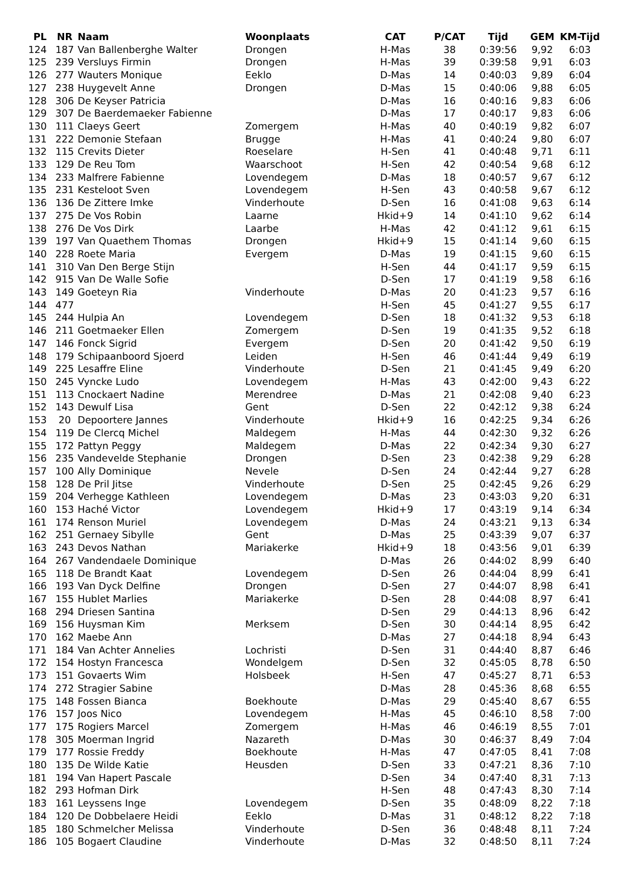| PL | NR | Naam | Woonplaats | CAT | P/CAT | Tijd | GEM | KM-Tijd |
| --- | --- | --- | --- | --- | --- | --- | --- | --- |
| 124 | 187 | Van Ballenberghe Walter | Drongen | H-Mas | 38 | 0:39:56 | 9,92 | 6:03 |
| 125 | 239 | Versluys Firmin | Drongen | H-Mas | 39 | 0:39:58 | 9,91 | 6:03 |
| 126 | 277 | Wauters Monique | Eeklo | D-Mas | 14 | 0:40:03 | 9,89 | 6:04 |
| 127 | 238 | Huygevelt Anne | Drongen | D-Mas | 15 | 0:40:06 | 9,88 | 6:05 |
| 128 | 306 | De Keyser Patricia | | D-Mas | 16 | 0:40:16 | 9,83 | 6:06 |
| 129 | 307 | De Baerdemaeker Fabienne | | D-Mas | 17 | 0:40:17 | 9,83 | 6:06 |
| 130 | 111 | Claeys Geert | Zomergem | H-Mas | 40 | 0:40:19 | 9,82 | 6:07 |
| 131 | 222 | Demonie Stefaan | Brugge | H-Mas | 41 | 0:40:24 | 9,80 | 6:07 |
| 132 | 115 | Crevits Dieter | Roeselare | H-Sen | 41 | 0:40:48 | 9,71 | 6:11 |
| 133 | 129 | De Reu Tom | Waarschoot | H-Sen | 42 | 0:40:54 | 9,68 | 6:12 |
| 134 | 233 | Malfrere Fabienne | Lovendegem | D-Mas | 18 | 0:40:57 | 9,67 | 6:12 |
| 135 | 231 | Kesteloot Sven | Lovendegem | H-Sen | 43 | 0:40:58 | 9,67 | 6:12 |
| 136 | 136 | De Zittere Imke | Vinderhoute | D-Sen | 16 | 0:41:08 | 9,63 | 6:14 |
| 137 | 275 | De Vos Robin | Laarne | Hkid+9 | 14 | 0:41:10 | 9,62 | 6:14 |
| 138 | 276 | De Vos Dirk | Laarbe | H-Mas | 42 | 0:41:12 | 9,61 | 6:15 |
| 139 | 197 | Van Quaethem Thomas | Drongen | Hkid+9 | 15 | 0:41:14 | 9,60 | 6:15 |
| 140 | 228 | Roete Maria | Evergem | D-Mas | 19 | 0:41:15 | 9,60 | 6:15 |
| 141 | 310 | Van Den Berge Stijn | | H-Sen | 44 | 0:41:17 | 9,59 | 6:15 |
| 142 | 915 | Van De Walle Sofie | | D-Sen | 17 | 0:41:19 | 9,58 | 6:16 |
| 143 | 149 | Goeteyn Ria | Vinderhoute | D-Mas | 20 | 0:41:23 | 9,57 | 6:16 |
| 144 | 477 | | | H-Sen | 45 | 0:41:27 | 9,55 | 6:17 |
| 145 | 244 | Hulpia An | Lovendegem | D-Sen | 18 | 0:41:32 | 9,53 | 6:18 |
| 146 | 211 | Goetmaeker Ellen | Zomergem | D-Sen | 19 | 0:41:35 | 9,52 | 6:18 |
| 147 | 146 | Fonck Sigrid | Evergem | D-Sen | 20 | 0:41:42 | 9,50 | 6:19 |
| 148 | 179 | Schipaanboord Sjoerd | Leiden | H-Sen | 46 | 0:41:44 | 9,49 | 6:19 |
| 149 | 225 | Lesaffre Eline | Vinderhoute | D-Sen | 21 | 0:41:45 | 9,49 | 6:20 |
| 150 | 245 | Vyncke Ludo | Lovendegem | H-Mas | 43 | 0:42:00 | 9,43 | 6:22 |
| 151 | 113 | Cnockaert Nadine | Merendree | D-Mas | 21 | 0:42:08 | 9,40 | 6:23 |
| 152 | 143 | Dewulf Lisa | Gent | D-Sen | 22 | 0:42:12 | 9,38 | 6:24 |
| 153 | 20 | Depoortere Jannes | Vinderhoute | Hkid+9 | 16 | 0:42:25 | 9,34 | 6:26 |
| 154 | 119 | De Clercq Michel | Maldegem | H-Mas | 44 | 0:42:30 | 9,32 | 6:26 |
| 155 | 172 | Pattyn Peggy | Maldegem | D-Mas | 22 | 0:42:34 | 9,30 | 6:27 |
| 156 | 235 | Vandevelde Stephanie | Drongen | D-Sen | 23 | 0:42:38 | 9,29 | 6:28 |
| 157 | 100 | Ally Dominique | Nevele | D-Sen | 24 | 0:42:44 | 9,27 | 6:28 |
| 158 | 128 | De Pril Jitse | Vinderhoute | D-Sen | 25 | 0:42:45 | 9,26 | 6:29 |
| 159 | 204 | Verhegge Kathleen | Lovendegem | D-Mas | 23 | 0:43:03 | 9,20 | 6:31 |
| 160 | 153 | Haché Victor | Lovendegem | Hkid+9 | 17 | 0:43:19 | 9,14 | 6:34 |
| 161 | 174 | Renson Muriel | Lovendegem | D-Mas | 24 | 0:43:21 | 9,13 | 6:34 |
| 162 | 251 | Gernaey Sibylle | Gent | D-Mas | 25 | 0:43:39 | 9,07 | 6:37 |
| 163 | 243 | Devos Nathan | Mariakerke | Hkid+9 | 18 | 0:43:56 | 9,01 | 6:39 |
| 164 | 267 | Vandendaele Dominique | | D-Mas | 26 | 0:44:02 | 8,99 | 6:40 |
| 165 | 118 | De Brandt Kaat | Lovendegem | D-Sen | 26 | 0:44:04 | 8,99 | 6:41 |
| 166 | 193 | Van Dyck Delfine | Drongen | D-Sen | 27 | 0:44:07 | 8,98 | 6:41 |
| 167 | 155 | Hublet Marlies | Mariakerke | D-Sen | 28 | 0:44:08 | 8,97 | 6:41 |
| 168 | 294 | Driesen Santina | | D-Sen | 29 | 0:44:13 | 8,96 | 6:42 |
| 169 | 156 | Huysman Kim | Merksem | D-Sen | 30 | 0:44:14 | 8,95 | 6:42 |
| 170 | 162 | Maebe Ann | | D-Mas | 27 | 0:44:18 | 8,94 | 6:43 |
| 171 | 184 | Van Achter Annelies | Lochristi | D-Sen | 31 | 0:44:40 | 8,87 | 6:46 |
| 172 | 154 | Hostyn Francesca | Wondelgem | D-Sen | 32 | 0:45:05 | 8,78 | 6:50 |
| 173 | 151 | Govaerts Wim | Holsbeek | H-Sen | 47 | 0:45:27 | 8,71 | 6:53 |
| 174 | 272 | Stragier Sabine | | D-Mas | 28 | 0:45:36 | 8,68 | 6:55 |
| 175 | 148 | Fossen Bianca | Boekhoute | D-Mas | 29 | 0:45:40 | 8,67 | 6:55 |
| 176 | 157 | Joos Nico | Lovendegem | H-Mas | 45 | 0:46:10 | 8,58 | 7:00 |
| 177 | 175 | Rogiers Marcel | Zomergem | H-Mas | 46 | 0:46:19 | 8,55 | 7:01 |
| 178 | 305 | Moerman Ingrid | Nazareth | D-Mas | 30 | 0:46:37 | 8,49 | 7:04 |
| 179 | 177 | Rossie Freddy | Boekhoute | H-Mas | 47 | 0:47:05 | 8,41 | 7:08 |
| 180 | 135 | De Wilde Katie | Heusden | D-Sen | 33 | 0:47:21 | 8,36 | 7:10 |
| 181 | 194 | Van Hapert Pascale | | D-Sen | 34 | 0:47:40 | 8,31 | 7:13 |
| 182 | 293 | Hofman Dirk | | H-Sen | 48 | 0:47:43 | 8,30 | 7:14 |
| 183 | 161 | Leyssens Inge | Lovendegem | D-Sen | 35 | 0:48:09 | 8,22 | 7:18 |
| 184 | 120 | De Dobbelaere Heidi | Eeklo | D-Mas | 31 | 0:48:12 | 8,22 | 7:18 |
| 185 | 180 | Schmelcher Melissa | Vinderhoute | D-Sen | 36 | 0:48:48 | 8,11 | 7:24 |
| 186 | 105 | Bogaert Claudine | Vinderhoute | D-Mas | 32 | 0:48:50 | 8,11 | 7:24 |